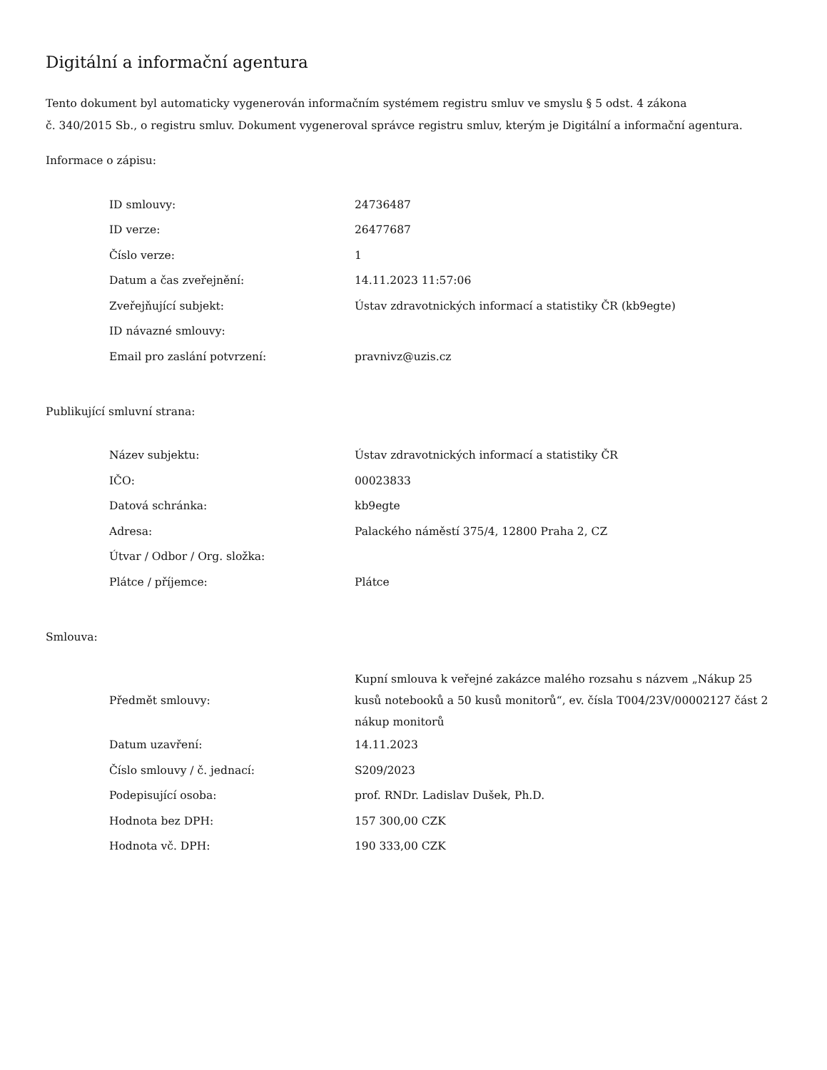Digitální a informační agentura
Tento dokument byl automaticky vygenerován informačním systémem registru smluv ve smyslu § 5 odst. 4 zákona
č. 340/2015 Sb., o registru smluv. Dokument vygeneroval správce registru smluv, kterým je Digitální a informační agentura.
Informace o zápisu:
| ID smlouvy: | 24736487 |
| ID verze: | 26477687 |
| Číslo verze: | 1 |
| Datum a čas zveřejnění: | 14.11.2023 11:57:06 |
| Zveřejňující subjekt: | Ústav zdravotnických informací a statistiky ČR (kb9egte) |
| ID návazné smlouvy: | |
| Email pro zaslání potvrzení: | pravnivz@uzis.cz |
Publikující smluvní strana:
| Název subjektu: | Ústav zdravotnických informací a statistiky ČR |
| IČO: | 00023833 |
| Datová schránka: | kb9egte |
| Adresa: | Palackého náměstí 375/4, 12800 Praha 2, CZ |
| Útvar / Odbor / Org. složka: | |
| Plátce / příjemce: | Plátce |
Smlouva:
| Předmět smlouvy: | Kupní smlouva k veřejné zakázce malého rozsahu s názvem „Nákup 25 kusů notebooků a 50 kusů monitorů“, ev. čísla T004/23V/00002127 část 2 nákup monitorů |
| Datum uzavření: | 14.11.2023 |
| Číslo smlouvy / č. jednací: | S209/2023 |
| Podepisující osoba: | prof. RNDr. Ladislav Dušek, Ph.D. |
| Hodnota bez DPH: | 157 300,00 CZK |
| Hodnota vč. DPH: | 190 333,00 CZK |